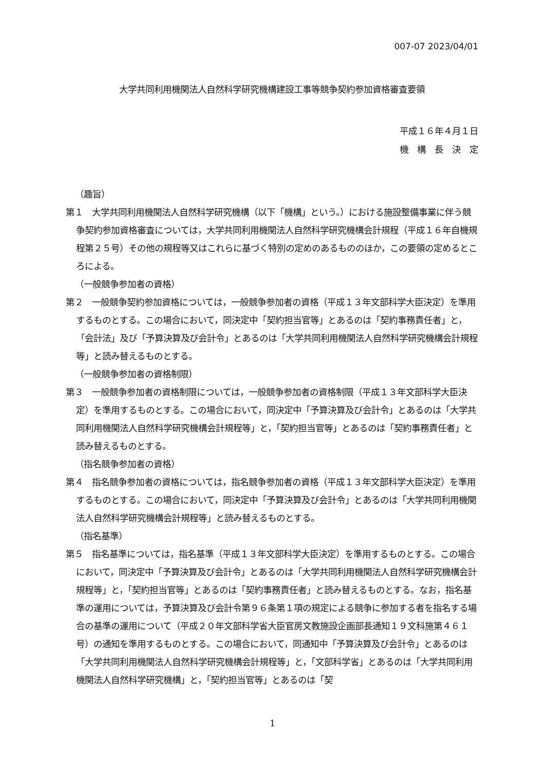007-07 2023/04/01
大学共同利用機関法人自然科学研究機構建設工事等競争契約参加資格審査要領
平成１６年４月１日
機　構　長　決　定
（趣旨）
第１　大学共同利用機関法人自然科学研究機構（以下「機構」という。）における施設整備事業に伴う競争契約参加資格審査については，大学共同利用機関法人自然科学研究機構会計規程（平成１６年自機規程第２５号）その他の規程等又はこれらに基づく特別の定めのあるもののほか，この要領の定めるところによる。
（一般競争参加者の資格）
第２　一般競争契約参加資格については，一般競争参加者の資格（平成１３年文部科学大臣決定）を準用するものとする。この場合において，同決定中「契約担当官等」とあるのは「契約事務責任者」と，「会計法」及び「予算決算及び会計令」とあるのは「大学共同利用機関法人自然科学研究機構会計規程等」と読み替えるものとする。
（一般競争参加者の資格制限）
第３　一般競争参加者の資格制限については，一般競争参加者の資格制限（平成１３年文部科学大臣決定）を準用するものとする。この場合において，同決定中「予算決算及び会計令」とあるのは「大学共同利用機関法人自然科学研究機構会計規程等」と，「契約担当官等」とあるのは「契約事務責任者」と読み替えるものとする。
（指名競争参加者の資格）
第４　指名競争参加者の資格については，指名競争参加者の資格（平成１３年文部科学大臣決定）を準用するものとする。この場合において，同決定中「予算決算及び会計令」とあるのは「大学共同利用機関法人自然科学研究機構会計規程等」と読み替えるものとする。
（指名基準）
第５　指名基準については，指名基準（平成１３年文部科学大臣決定）を準用するものとする。この場合において，同決定中「予算決算及び会計令」とあるのは「大学共同利用機関法人自然科学研究機構会計規程等」と，「契約担当官等」とあるのは「契約事務責任者」と読み替えるものとする。なお，指名基準の運用については，予算決算及び会計令第９６条第１項の規定による競争に参加する者を指名する場合の基準の運用について（平成２０年文部科学省大臣官房文教施設企画部長通知１９文科施第４６１号）の通知を準用するものとする。この場合において，同通知中「予算決算及び会計令」とあるのは「大学共同利用機関法人自然科学研究機構会計規程等」と，「文部科学省」とあるのは「大学共同利用機関法人自然科学研究機構」と，「契約担当官等」とあるのは「契
1